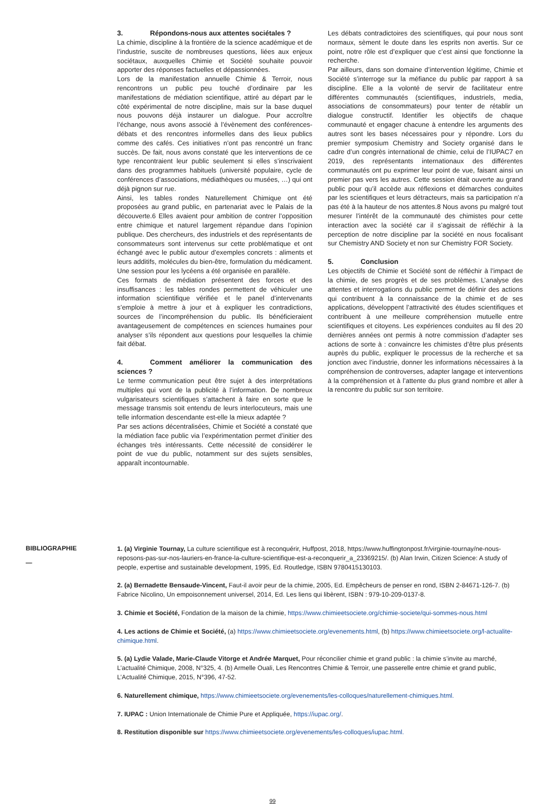3. Répondons-nous aux attentes sociétales ?
La chimie, discipline à la frontière de la science académique et de l’industrie, suscite de nombreuses questions, liées aux enjeux sociétaux, auxquelles Chimie et Société souhaite pouvoir apporter des réponses factuelles et dépassionnées.
Lors de la manifestation annuelle Chimie & Terroir, nous rencontrons un public peu touché d’ordinaire par les manifestations de médiation scientifique, attiré au départ par le côté expérimental de notre discipline, mais sur la base duquel nous pouvons déjà instaurer un dialogue. Pour accroître l’échange, nous avons associé à l’évènement des conférences-débats et des rencontres informelles dans des lieux publics comme des cafés. Ces initiatives n’ont pas rencontré un franc succès. De fait, nous avons constaté que les interventions de ce type rencontraient leur public seulement si elles s’inscrivaient dans des programmes habituels (université populaire, cycle de conférences d’associations, médiathèques ou musées, …) qui ont déjà pignon sur rue.
Ainsi, les tables rondes Naturellement Chimique ont été proposées au grand public, en partenariat avec le Palais de la découverte.6 Elles avaient pour ambition de contrer l’opposition entre chimique et naturel largement répandue dans l’opinion publique. Des chercheurs, des industriels et des représentants de consommateurs sont intervenus sur cette problématique et ont échangé avec le public autour d’exemples concrets : aliments et leurs additifs, molécules du bien-être, formulation du médicament. Une session pour les lycéens a été organisée en parallèle.
Ces formats de médiation présentent des forces et des insuffisances : les tables rondes permettent de véhiculer une information scientifique vérifiée et le panel d’intervenants s’emploie à mettre à jour et à expliquer les contradictions, sources de l’incompréhension du public. Ils bénéficieraient avantageusement de compétences en sciences humaines pour analyser s’ils répondent aux questions pour lesquelles la chimie fait débat.
4. Comment améliorer la communication des sciences ?
Le terme communication peut être sujet à des interprétations multiples qui vont de la publicité à l’information. De nombreux vulgarisateurs scientifiques s’attachent à faire en sorte que le message transmis soit entendu de leurs interlocuteurs, mais une telle information descendante est-elle la mieux adaptée ?
Par ses actions décentralisées, Chimie et Société a constaté que la médiation face public via l’expérimentation permet d’initier des échanges très intéressants. Cette nécessité de considérer le point de vue du public, notamment sur des sujets sensibles, apparaît incontournable.
Les débats contradictoires des scientifiques, qui pour nous sont normaux, sèment le doute dans les esprits non avertis. Sur ce point, notre rôle est d’expliquer que c’est ainsi que fonctionne la recherche.
Par ailleurs, dans son domaine d’intervention légitime, Chimie et Société s’interroge sur la méfiance du public par rapport à sa discipline. Elle a la volonté de servir de facilitateur entre différentes communautés (scientifiques, industriels, media, associations de consommateurs) pour tenter de rétablir un dialogue constructif. Identifier les objectifs de chaque communauté et engager chacune à entendre les arguments des autres sont les bases nécessaires pour y répondre. Lors du premier symposium Chemistry and Society organisé dans le cadre d’un congrès international de chimie, celui de l’IUPAC7 en 2019, des représentants internationaux des différentes communautés ont pu exprimer leur point de vue, faisant ainsi un premier pas vers les autres. Cette session était ouverte au grand public pour qu’il accède aux réflexions et démarches conduites par les scientifiques et leurs détracteurs, mais sa participation n’a pas été à la hauteur de nos attentes.8 Nous avons pu malgré tout mesurer l’intérêt de la communauté des chimistes pour cette interaction avec la société car il s’agissait de réfléchir à la perception de notre discipline par la société en nous focalisant sur Chemistry AND Society et non sur Chemistry FOR Society.
5. Conclusion
Les objectifs de Chimie et Société sont de réfléchir à l’impact de la chimie, de ses progrès et de ses problèmes. L’analyse des attentes et interrogations du public permet de définir des actions qui contribuent à la connaissance de la chimie et de ses applications, développent l’attractivité des études scientifiques et contribuent à une meilleure compréhension mutuelle entre scientifiques et citoyens. Les expériences conduites au fil des 20 dernières années ont permis à notre commission d’adapter ses actions de sorte à : convaincre les chimistes d’être plus présents auprès du public, expliquer le processus de la recherche et sa jonction avec l’industrie, donner les informations nécessaires à la compréhension de controverses, adapter langage et interventions à la compréhension et à l’attente du plus grand nombre et aller à la rencontre du public sur son territoire.
BIBLIOGRAPHIE
—
1. (a) Virginie Tournay, La culture scientifique est à reconquérir, Huffpost, 2018, https://www.huffingtonpost.fr/virginie-tournay/ne-nous-reposons-pas-sur-nos-lauriers-en-france-la-culture-scientifique-est-a-reconquerir_a_23369215/. (b) Alan Irwin, Citizen Science: A study of people, expertise and sustainable development, 1995, Ed. Routledge, ISBN 9780415130103.
2. (a) Bernadette Bensaude-Vincent, Faut-il avoir peur de la chimie, 2005, Ed. Empêcheurs de penser en rond, ISBN 2-84671-126-7. (b) Fabrice Nicolino, Un empoisonnement universel, 2014, Ed. Les liens qui libèrent, ISBN : 979-10-209-0137-8.
3. Chimie et Société, Fondation de la maison de la chimie, https://www.chimieetsociete.org/chimie-societe/qui-sommes-nous.html
4. Les actions de Chimie et Société, (a) https://www.chimieetsociete.org/evenements.html, (b) https://www.chimieetsociete.org/l-actualite-chimique.html.
5. (a) Lydie Valade, Marie-Claude Vitorge et Andrée Marquet, Pour réconcilier chimie et grand public : la chimie s’invite au marché, L’actualité Chimique, 2008, N°325, 4. (b) Armelle Ouali, Les Rencontres Chimie & Terroir, une passerelle entre chimie et grand public, L’Actualité Chimique, 2015, N°396, 47-52.
6. Naturellement chimique, https://www.chimieetsociete.org/evenements/les-colloques/naturellement-chimiques.html.
7. IUPAC : Union Internationale de Chimie Pure et Appliquée, https://iupac.org/.
8. Restitution disponible sur https://www.chimieetsociete.org/evenements/les-colloques/iupac.html.
99